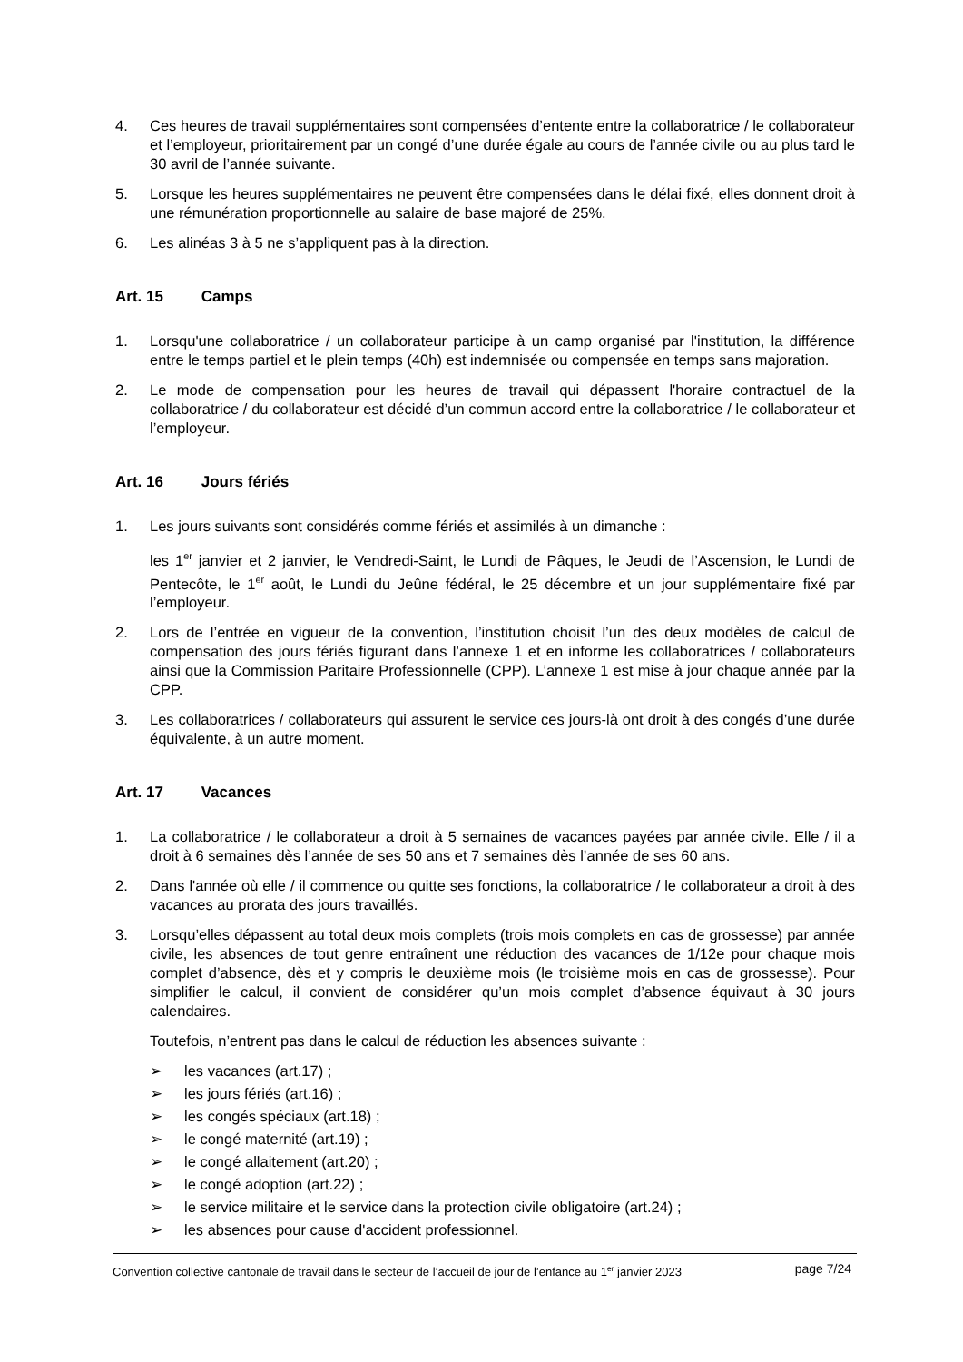4. Ces heures de travail supplémentaires sont compensées d’entente entre la collaboratrice / le collaborateur et l’employeur, prioritairement par un congé d’une durée égale au cours de l’année civile ou au plus tard le 30 avril de l’année suivante.
5. Lorsque les heures supplémentaires ne peuvent être compensées dans le délai fixé, elles donnent droit à une rémunération proportionnelle au salaire de base majoré de 25%.
6. Les alinéas 3 à 5 ne s’appliquent pas à la direction.
Art. 15 Camps
1. Lorsqu'une collaboratrice / un collaborateur participe à un camp organisé par l'institution, la différence entre le temps partiel et le plein temps (40h) est indemnisée ou compensée en temps sans majoration.
2. Le mode de compensation pour les heures de travail qui dépassent l'horaire contractuel de la collaboratrice / du collaborateur est décidé d’un commun accord entre la collaboratrice / le collaborateur et l’employeur.
Art. 16 Jours fériés
1. Les jours suivants sont considérés comme fériés et assimilés à un dimanche :
les 1<sup>er</sup> janvier et 2 janvier, le Vendredi-Saint, le Lundi de Pâques, le Jeudi de l’Ascension, le Lundi de Pentecôte, le 1<sup>er</sup> août, le Lundi du Jeûne fédéral, le 25 décembre et un jour supplémentaire fixé par l’employeur.
2. Lors de l’entrée en vigueur de la convention, l’institution choisit l’un des deux modèles de calcul de compensation des jours fériés figurant dans l’annexe 1 et en informe les collaboratrices / collaborateurs ainsi que la Commission Paritaire Professionnelle (CPP). L’annexe 1 est mise à jour chaque année par la CPP.
3. Les collaboratrices / collaborateurs qui assurent le service ces jours-là ont droit à des congés d’une durée équivalente, à un autre moment.
Art. 17 Vacances
1. La collaboratrice / le collaborateur a droit à 5 semaines de vacances payées par année civile. Elle / il a droit à 6 semaines dès l’année de ses 50 ans et 7 semaines dès l’année de ses 60 ans.
2. Dans l'année où elle / il commence ou quitte ses fonctions, la collaboratrice / le collaborateur a droit à des vacances au prorata des jours travaillés.
3. Lorsqu’elles dépassent au total deux mois complets (trois mois complets en cas de grossesse) par année civile, les absences de tout genre entraînent une réduction des vacances de 1/12e pour chaque mois complet d’absence, dès et y compris le deuxième mois (le troisième mois en cas de grossesse). Pour simplifier le calcul, il convient de considérer qu’un mois complet d’absence équivaut à 30 jours calendaires.
Toutefois, n’entrent pas dans le calcul de réduction les absences suivante :
➢ les vacances (art.17) ;
➢ les jours fériés (art.16) ;
➢ les congés spéciaux (art.18) ;
➢ le congé maternité (art.19) ;
➢ le congé allaitement (art.20) ;
➢ le congé adoption (art.22) ;
➢ le service militaire et le service dans la protection civile obligatoire (art.24) ;
➢ les absences pour cause d'accident professionnel.
Convention collective cantonale de travail dans le secteur de l’accueil de jour de l’enfance au 1<sup>er</sup> janvier 2023 page 7/24